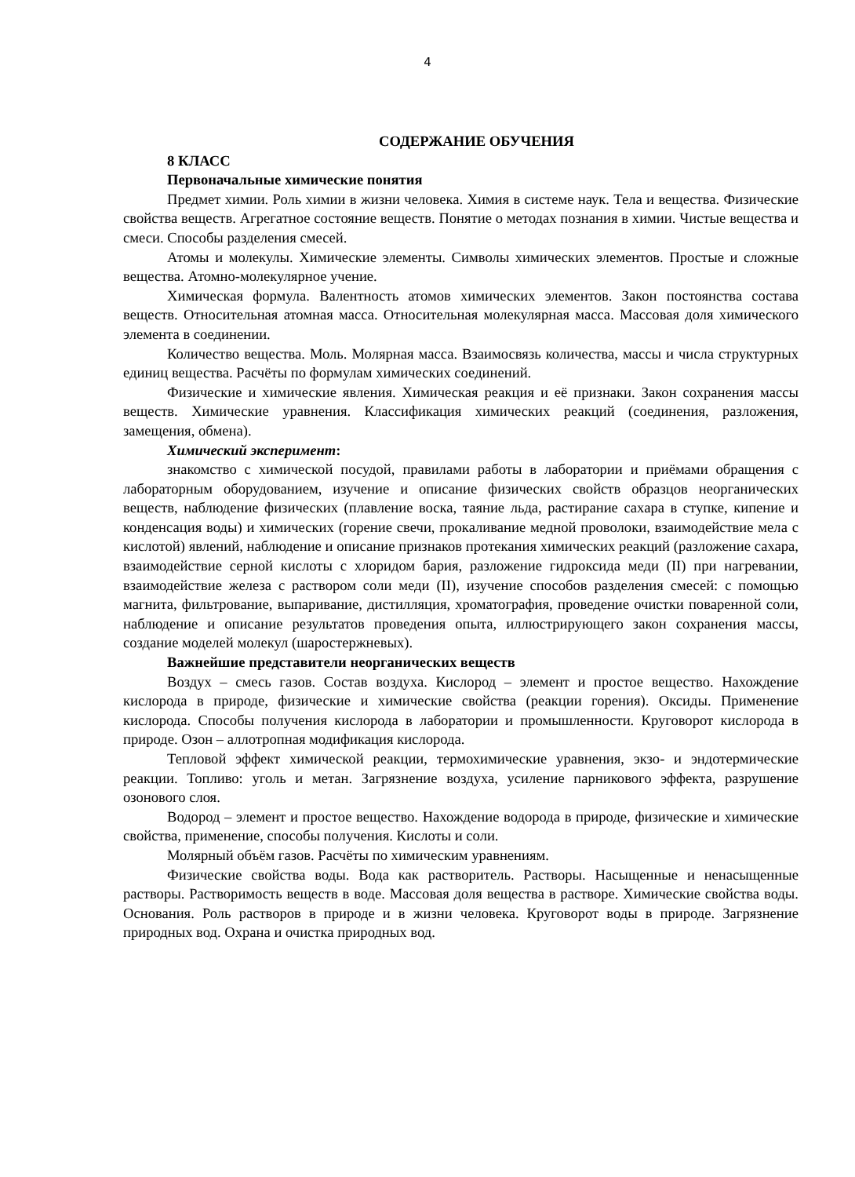4
СОДЕРЖАНИЕ ОБУЧЕНИЯ
8 КЛАСС
Первоначальные химические понятия
Предмет химии. Роль химии в жизни человека. Химия в системе наук. Тела и вещества. Физические свойства веществ. Агрегатное состояние веществ. Понятие о методах познания в химии. Чистые вещества и смеси. Способы разделения смесей.
Атомы и молекулы. Химические элементы. Символы химических элементов. Простые и сложные вещества. Атомно-молекулярное учение.
Химическая формула. Валентность атомов химических элементов. Закон постоянства состава веществ. Относительная атомная масса. Относительная молекулярная масса. Массовая доля химического элемента в соединении.
Количество вещества. Моль. Молярная масса. Взаимосвязь количества, массы и числа структурных единиц вещества. Расчёты по формулам химических соединений.
Физические и химические явления. Химическая реакция и её признаки. Закон сохранения массы веществ. Химические уравнения. Классификация химических реакций (соединения, разложения, замещения, обмена).
Химический эксперимент:
знакомство с химической посудой, правилами работы в лаборатории и приёмами обращения с лабораторным оборудованием, изучение и описание физических свойств образцов неорганических веществ, наблюдение физических (плавление воска, таяние льда, растирание сахара в ступке, кипение и конденсация воды) и химических (горение свечи, прокаливание медной проволоки, взаимодействие мела с кислотой) явлений, наблюдение и описание признаков протекания химических реакций (разложение сахара, взаимодействие серной кислоты с хлоридом бария, разложение гидроксида меди (II) при нагревании, взаимодействие железа с раствором соли меди (II), изучение способов разделения смесей: с помощью магнита, фильтрование, выпаривание, дистилляция, хроматография, проведение очистки поваренной соли, наблюдение и описание результатов проведения опыта, иллюстрирующего закон сохранения массы, создание моделей молекул (шаростержневых).
Важнейшие представители неорганических веществ
Воздух – смесь газов. Состав воздуха. Кислород – элемент и простое вещество. Нахождение кислорода в природе, физические и химические свойства (реакции горения). Оксиды. Применение кислорода. Способы получения кислорода в лаборатории и промышленности. Круговорот кислорода в природе. Озон – аллотропная модификация кислорода.
Тепловой эффект химической реакции, термохимические уравнения, экзо- и эндотермические реакции. Топливо: уголь и метан. Загрязнение воздуха, усиление парникового эффекта, разрушение озонового слоя.
Водород – элемент и простое вещество. Нахождение водорода в природе, физические и химические свойства, применение, способы получения. Кислоты и соли.
Молярный объём газов. Расчёты по химическим уравнениям.
Физические свойства воды. Вода как растворитель. Растворы. Насыщенные и ненасыщенные растворы. Растворимость веществ в воде. Массовая доля вещества в растворе. Химические свойства воды. Основания. Роль растворов в природе и в жизни человека. Круговорот воды в природе. Загрязнение природных вод. Охрана и очистка природных вод.